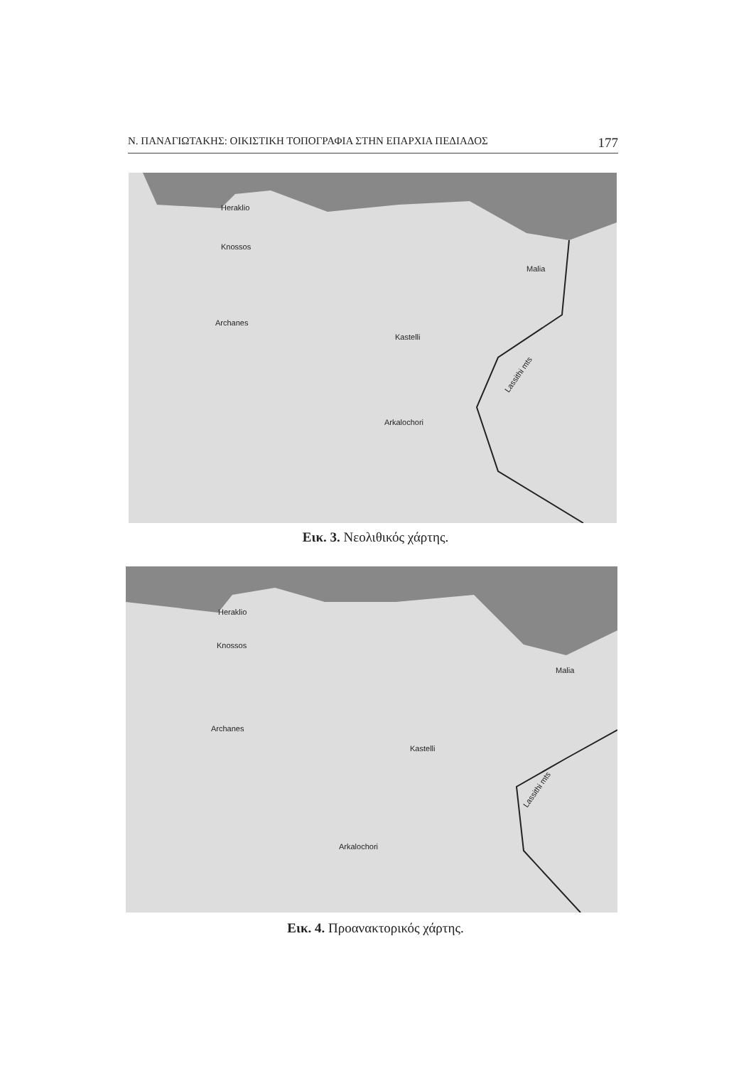Ν. ΠΑΝΑΓΙΩΤΑΚΗΣ: ΟΙΚΙΣΤΙΚΗ ΤΟΠΟΓΡΑΦΙΑ ΣΤΗΝ ΕΠΑΡΧΙΑ ΠΕΔΙΑΔΟΣ 177
Heraklio
Knossos
Malia
Archanes
Kastelli
Arkalochori
Lassithi mts
Εικ. 3. Νεολιθικός χάρτης.
Heraklio
Knossos
Malia
Archanes
Kastelli
Arkalochori
Lassithi mts
Εικ. 4. Προανακτορικός χάρτης.